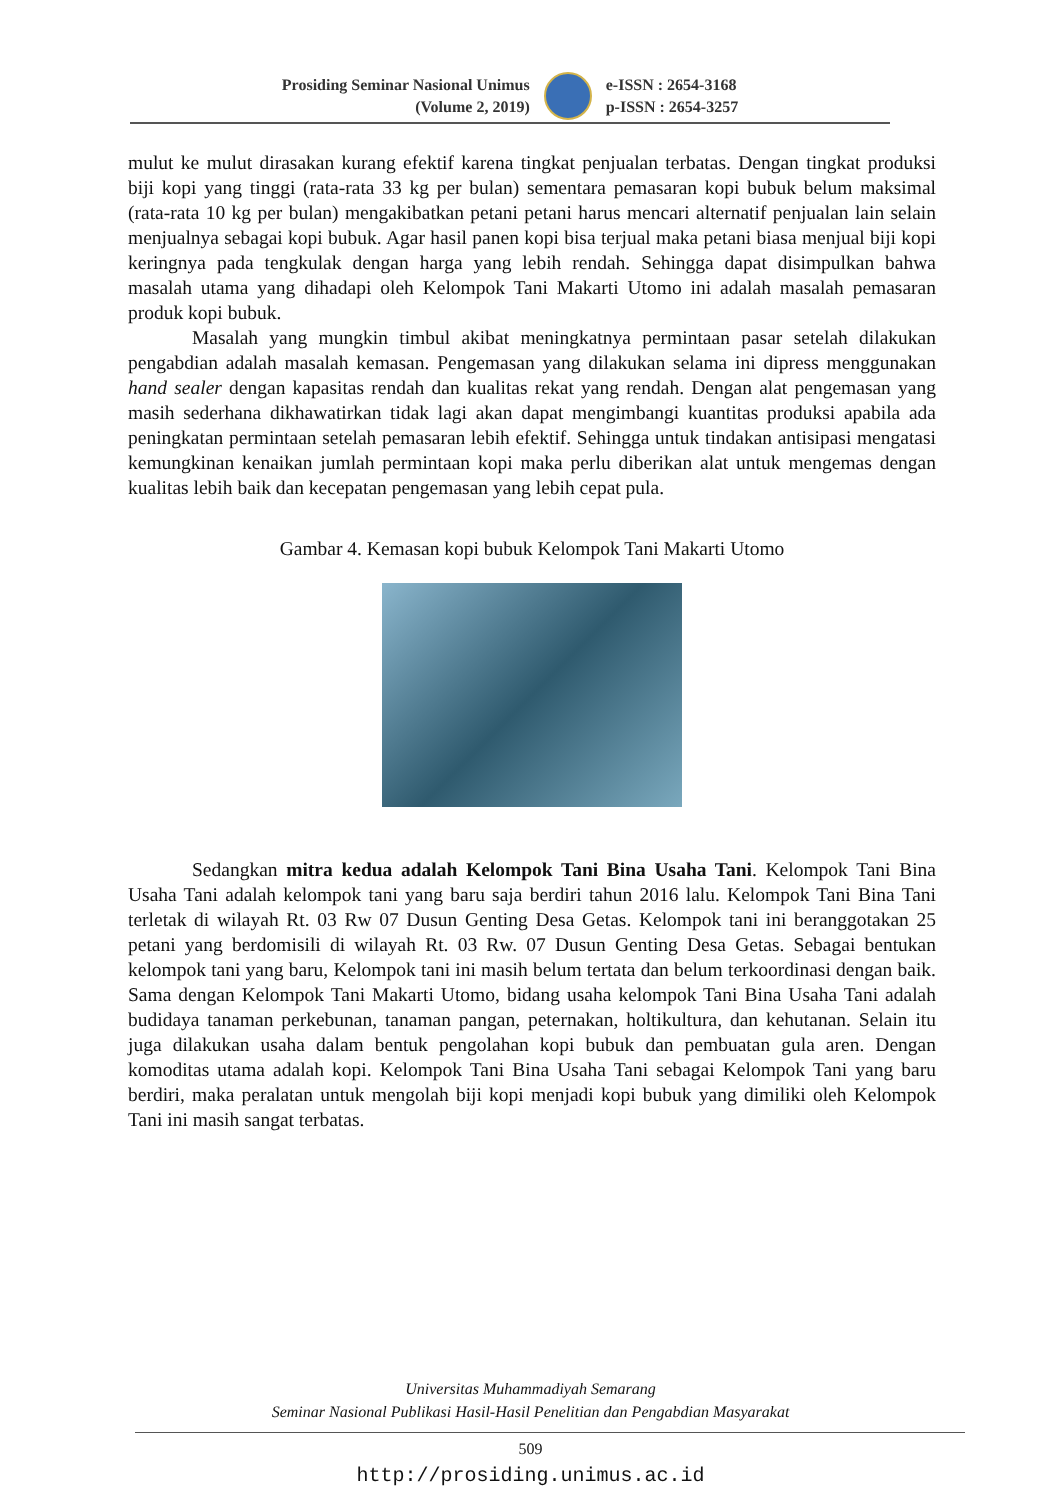Prosiding Seminar Nasional Unimus
(Volume 2, 2019)
e-ISSN : 2654-3168
p-ISSN : 2654-3257
mulut ke mulut dirasakan kurang efektif karena tingkat penjualan terbatas. Dengan tingkat produksi biji kopi yang tinggi (rata-rata 33 kg per bulan) sementara pemasaran kopi bubuk belum maksimal (rata-rata 10 kg per bulan) mengakibatkan petani petani harus mencari alternatif penjualan lain selain menjualnya sebagai kopi bubuk. Agar hasil panen kopi bisa terjual maka petani biasa menjual biji kopi keringnya pada tengkulak dengan harga yang lebih rendah. Sehingga dapat disimpulkan bahwa masalah utama yang dihadapi oleh Kelompok Tani Makarti Utomo ini adalah masalah pemasaran produk kopi bubuk.
Masalah yang mungkin timbul akibat meningkatnya permintaan pasar setelah dilakukan pengabdian adalah masalah kemasan. Pengemasan yang dilakukan selama ini dipress menggunakan hand sealer dengan kapasitas rendah dan kualitas rekat yang rendah. Dengan alat pengemasan yang masih sederhana dikhawatirkan tidak lagi akan dapat mengimbangi kuantitas produksi apabila ada peningkatan permintaan setelah pemasaran lebih efektif. Sehingga untuk tindakan antisipasi mengatasi kemungkinan kenaikan jumlah permintaan kopi maka perlu diberikan alat untuk mengemas dengan kualitas lebih baik dan kecepatan pengemasan yang lebih cepat pula.
Gambar 4. Kemasan kopi bubuk Kelompok Tani Makarti Utomo
Sedangkan mitra kedua adalah Kelompok Tani Bina Usaha Tani. Kelompok Tani Bina Usaha Tani adalah kelompok tani yang baru saja berdiri tahun 2016 lalu. Kelompok Tani Bina Tani terletak di wilayah Rt. 03 Rw 07 Dusun Genting Desa Getas. Kelompok tani ini beranggotakan 25 petani yang berdomisili di wilayah Rt. 03 Rw. 07 Dusun Genting Desa Getas. Sebagai bentukan kelompok tani yang baru, Kelompok tani ini masih belum tertata dan belum terkoordinasi dengan baik. Sama dengan Kelompok Tani Makarti Utomo, bidang usaha kelompok Tani Bina Usaha Tani adalah budidaya tanaman perkebunan, tanaman pangan, peternakan, holtikultura, dan kehutanan. Selain itu juga dilakukan usaha dalam bentuk pengolahan kopi bubuk dan pembuatan gula aren. Dengan komoditas utama adalah kopi. Kelompok Tani Bina Usaha Tani sebagai Kelompok Tani yang baru berdiri, maka peralatan untuk mengolah biji kopi menjadi kopi bubuk yang dimiliki oleh Kelompok Tani ini masih sangat terbatas.
Universitas Muhammadiyah Semarang
Seminar Nasional Publikasi Hasil-Hasil Penelitian dan Pengabdian Masyarakat
509
http://prosiding.unimus.ac.id